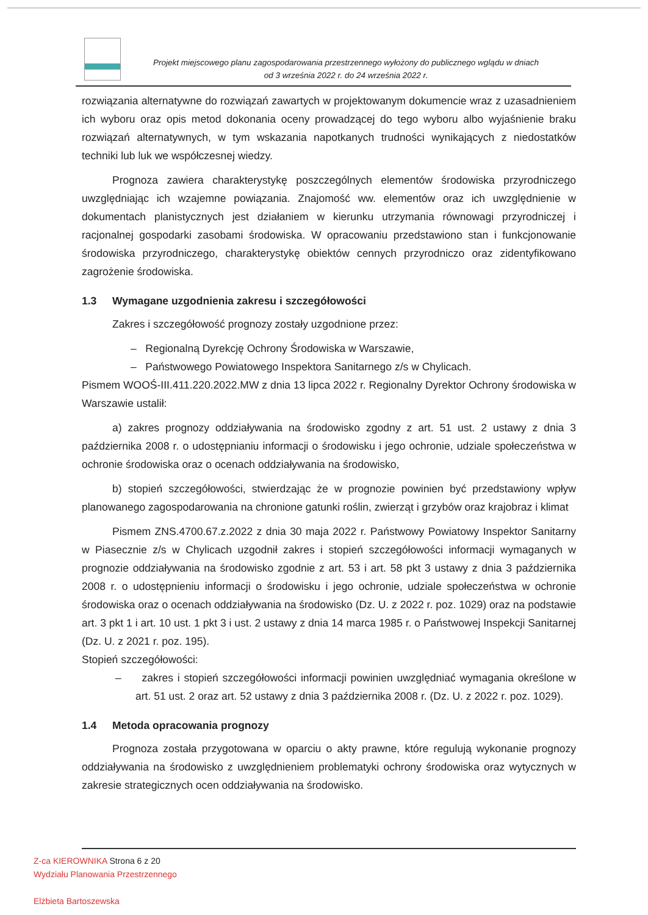Projekt miejscowego planu zagospodarowania przestrzennego wyłożony do publicznego wglądu w dniach
od 3 września 2022 r. do 24 września 2022 r.
rozwiązania alternatywne do rozwiązań zawartych w projektowanym dokumencie wraz z uzasadnieniem ich wyboru oraz opis metod dokonania oceny prowadzącej do tego wyboru albo wyjaśnienie braku rozwiązań alternatywnych, w tym wskazania napotkanych trudności wynikających z niedostatków techniki lub luk we współczesnej wiedzy.
Prognoza zawiera charakterystykę poszczególnych elementów środowiska przyrodniczego uwzględniając ich wzajemne powiązania. Znajomość ww. elementów oraz ich uwzględnienie w dokumentach planistycznych jest działaniem w kierunku utrzymania równowagi przyrodniczej i racjonalnej gospodarki zasobami środowiska. W opracowaniu przedstawiono stan i funkcjonowanie środowiska przyrodniczego, charakterystykę obiektów cennych przyrodniczo oraz zidentyfikowano zagrożenie środowiska.
1.3 Wymagane uzgodnienia zakresu i szczegółowości
Zakres i szczegółowość prognozy zostały uzgodnione przez:
– Regionalną Dyrekcję Ochrony Środowiska w Warszawie,
– Państwowego Powiatowego Inspektora Sanitarnego z/s w Chylicach.
Pismem WOOŚ-III.411.220.2022.MW z dnia 13 lipca 2022 r. Regionalny Dyrektor Ochrony środowiska w Warszawie ustalił:
a) zakres prognozy oddziaływania na środowisko zgodny z art. 51 ust. 2 ustawy z dnia 3 października 2008 r. o udostępnianiu informacji o środowisku i jego ochronie, udziale społeczeństwa w ochronie środowiska oraz o ocenach oddziaływania na środowisko,
b) stopień szczegółowości, stwierdzając że w prognozie powinien być przedstawiony wpływ planowanego zagospodarowania na chronione gatunki roślin, zwierząt i grzybów oraz krajobraz i klimat
Pismem ZNS.4700.67.z.2022 z dnia 30 maja 2022 r. Państwowy Powiatowy Inspektor Sanitarny w Piasecznie z/s w Chylicach uzgodnił zakres i stopień szczegółowości informacji wymaganych w prognozie oddziaływania na środowisko zgodnie z art. 53 i art. 58 pkt 3 ustawy z dnia 3 października 2008 r. o udostępnieniu informacji o środowisku i jego ochronie, udziale społeczeństwa w ochronie środowiska oraz o ocenach oddziaływania na środowisko (Dz. U. z 2022 r. poz. 1029) oraz na podstawie art. 3 pkt 1 i art. 10 ust. 1 pkt 3 i ust. 2 ustawy z dnia 14 marca 1985 r. o Państwowej Inspekcji Sanitarnej (Dz. U. z 2021 r. poz. 195).
Stopień szczegółowości:
– zakres i stopień szczegółowości informacji powinien uwzględniać wymagania określone w art. 51 ust. 2 oraz art. 52 ustawy z dnia 3 października 2008 r. (Dz. U. z 2022 r. poz. 1029).
1.4 Metoda opracowania prognozy
Prognoza została przygotowana w oparciu o akty prawne, które regulują wykonanie prognozy oddziaływania na środowisko z uwzględnieniem problematyki ochrony środowiska oraz wytycznych w zakresie strategicznych ocen oddziaływania na środowisko.
Z-ca KIEROWNIKA Strona 6 z 20
Wydziału Planowania Przestrzennego
Elżbieta Bartoszewska